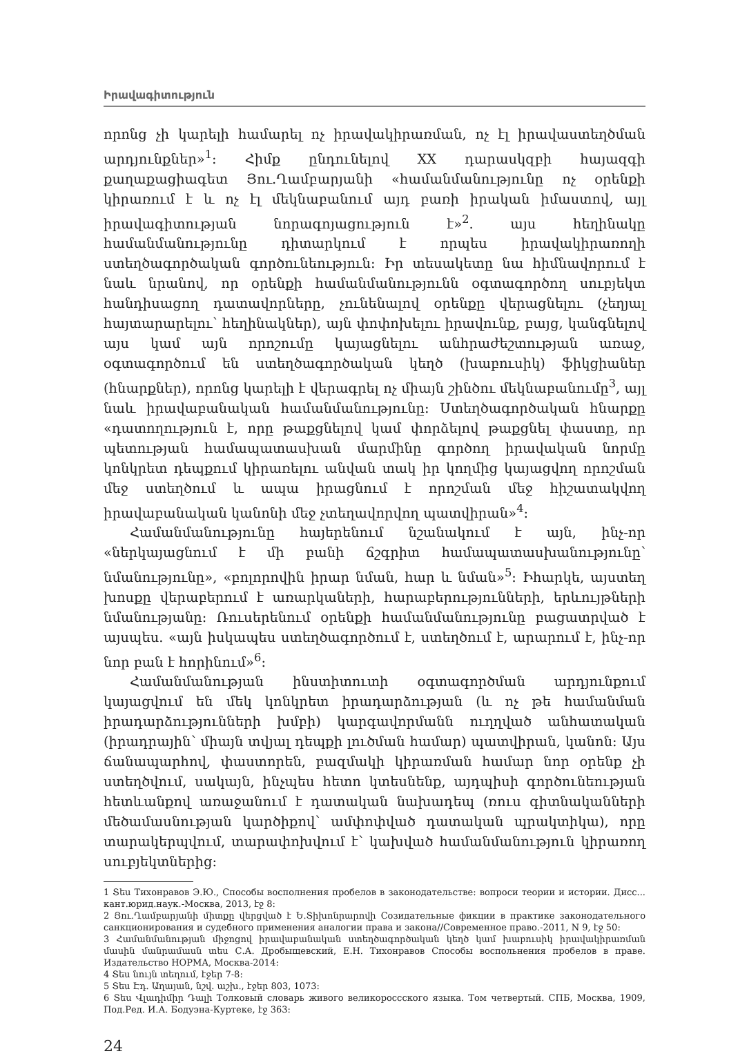Իրավագիտություն
որոնց չի կարելի համարել ոչ իրավակիրառման, ոչ էլ իրավաստեղծման արդյունքներ»<sup>1</sup>: Հիմք ընդունելով XX դարասկզբի հայազգի քաղաքացիագետ Յու.Ղամբարյանի «համանմանությունը ոչ օրենքի կիրառում է և ոչ էլ մեկնաբանում այդ բառի իրական իմաստով, այլ իրավագիտության նորագոյացություն է»<sup>2</sup>. այս հեղինակը համանմանությունը դիտարկում է որպես իրավակիրառողի ստեղծագործական գործունեություն: Իր տեսակետը նա հիմնավորում է նաև նրանով, որ օրենքի համանմանությունն օգտագործող սուբյեկտ հանդիսացող դատավորները, չունենալով օրենքը վերացնելու (չեղյալ հայտարարելու՝ հեղինակներ), այն փոփոխելու իրավունք, բայց, կանգնելով այս կամ այն որոշումը կայացնելու անհրաժեշտության առաջ, օգտագործում են ստեղծագործական կեղծ (խաբուսիկ) ֆիկցիաներ (հնարքներ), որոնց կարելի է վերագրել ոչ միայն շինծու մեկնաբանումը<sup>3</sup>, այլ նաև իրավաբանական համանմանությունը: Ստեղծագործական հնարքը «դատողություն է, որը թաքցնելով կամ փորձելով թաքցնել փաստը, որ պետության համապատասխան մարմինը գործող իրավական նորմը կոնկրետ դեպքում կիրառելու անվան տակ իր կողմից կայացվող որոշման մեջ ստեղծում և ապա իրացնում է որոշման մեջ հիշատակվող իրավաբանական կանոնի մեջ չտեղավորվող պատվիրան»<sup>4</sup>:
Համանմանությունը հայերենում նշանակում է այն, ինչ-որ «ներկայացնում է մի բանի ճշգրիտ համապատասխանությունը՝ նմանությունը», «բոլորովին իրար նման, հար և նման»<sup>5</sup>: Իհարկե, այստեղ խոսքը վերաբերում է առարկաների, հարաբերությունների, երևույթների նմանությանը: Ռուսերենում օրենքի համանմանությունը բացատրված է այսպես. «այն իսկապես ստեղծագործում է, ստեղծում է, արարում է, ինչ-որ նոր բան է հորինում»<sup>6</sup>:
Համանմանության ինստիտուտի օգտագործման արդյունքում կայացվում են մեկ կոնկրետ իրադարձության (և ոչ թե համանման իրադարձությունների խմբի) կարգավորմանն ուղղված անհատական (իրադրային՝ միայն տվյալ դեպքի լուծման համար) պատվիրան, կանոն: Այս ճանապարհով, փաստորեն, բազմակի կիրառման համար նոր օրենք չի ստեղծվում, սակայն, ինչպես հետո կտեսնենք, այդպիսի գործունեության հետևանքով առաջանում է դատական նախադեպ (ռուս գիտնականների մեծամասնության կարծիքով՝ ամփոփված դատական պրակտիկա), որը տարակերպվում, տարափոխվում է՝ կախված համանմանություն կիրառող սուբյեկտներից:
1 Տես Тихонравов Э.Ю., Способы восполнения пробелов в законодательстве: вопроси теории и истории. Дисс... кант.юрид.наук.-Москва, 2013, էջ 8:
2 Յու.Ղամբարյանի միտքը վերցված է Ե.Տիխոնրարովի Созидательные фикции в практике законодательного санкционирования и судебного применения аналогии права и закона//Современное право.-2011, N 9, էջ 50:
3 Համանմանության միջոցով իրավաբանական ստեղծագործական կեղծ կամ խաբուսիկ իրավակիրառման մասին մանրամասն տես С.А. Дробыщевский, Е.Н. Тихонравов Способы воспольнения пробелов в праве. Издательство НОРМА, Москва-2014:
4 Տես նույն տեղում, էջեր 7-8:
5 Տես Էդ. Աղայան, նշվ. աշխ., էջեր 803, 1073:
6 Տես Վլադիմիր Դալի Толковый словарь живого великороссского языка. Том четвертый. СПБ, Москва, 1909, Под.Ред. И.А. Бодуэна-Куртеке, էջ 363:
24